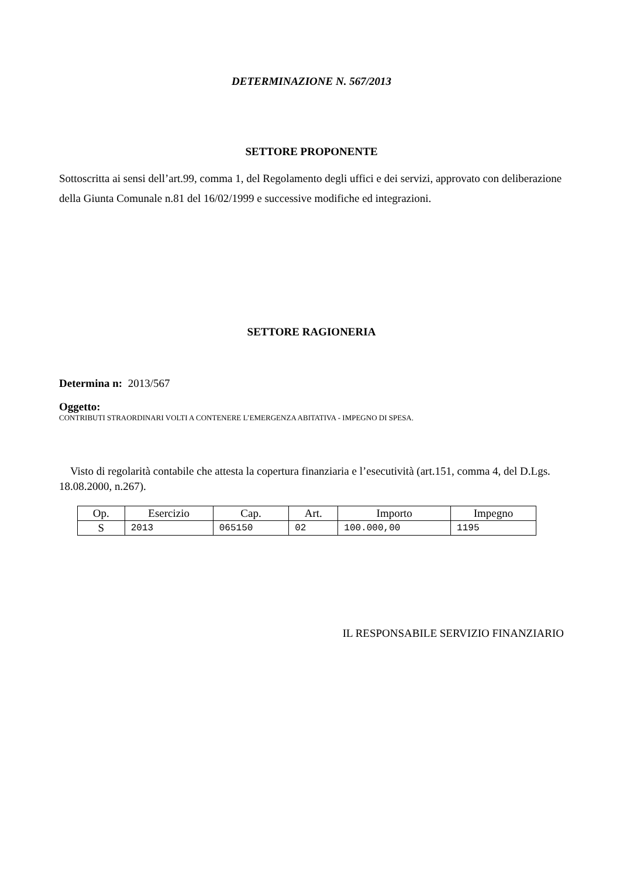DETERMINAZIONE N. 567/2013
SETTORE PROPONENTE
Sottoscritta ai sensi dell’art.99, comma 1, del Regolamento degli uffici e dei servizi, approvato con deliberazione della Giunta Comunale n.81 del 16/02/1999 e successive modifiche ed integrazioni.
SETTORE RAGIONERIA
Determina n: 2013/567
Oggetto:
CONTRIBUTI STRAORDINARI VOLTI A CONTENERE L’EMERGENZA ABITATIVA - IMPEGNO DI SPESA.
Visto di regolarità contabile che attesta la copertura finanziaria e l’esecutività (art.151, comma 4, del D.Lgs. 18.08.2000, n.267).
| Op. | Esercizio | Cap. | Art. | Importo | Impegno |
| --- | --- | --- | --- | --- | --- |
| S | 2013 | 065150 | 02 | 100.000,00 | 1195 |
IL RESPONSABILE SERVIZIO FINANZIARIO